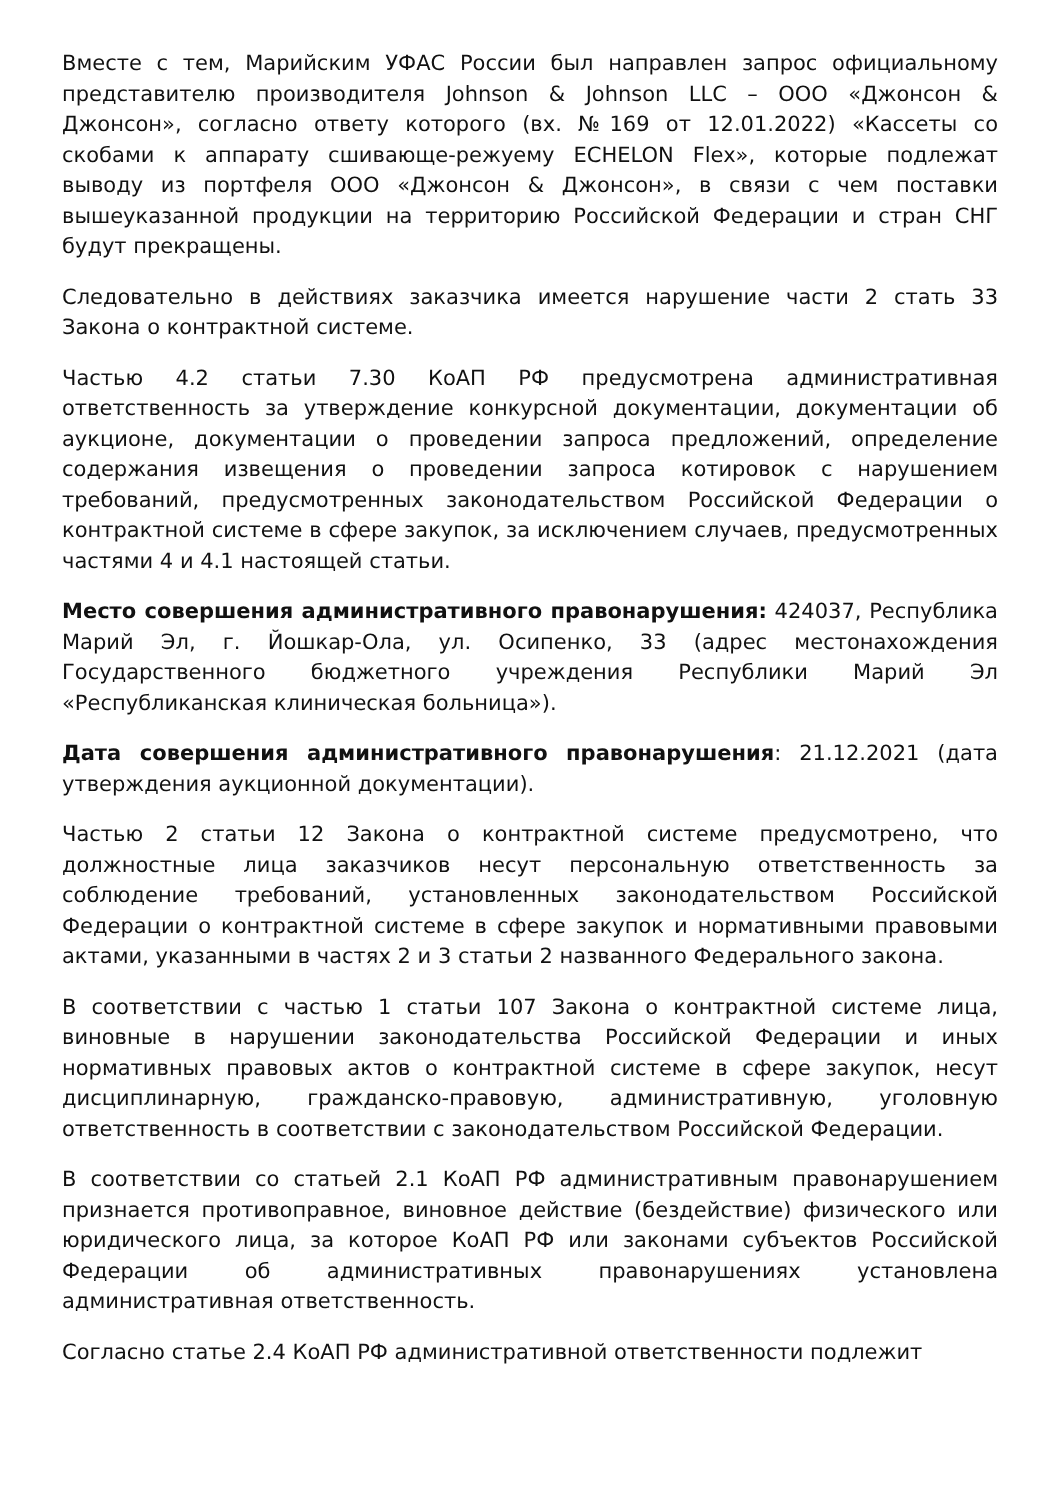Вместе с тем, Марийским УФАС России был направлен запрос официальному представителю производителя Johnson & Johnson LLC – ООО «Джонсон & Джонсон», согласно ответу которого (вх. №169 от 12.01.2022) «Кассеты со скобами к аппарату сшивающе-режуему ECHELON Flex», которые подлежат выводу из портфеля ООО «Джонсон & Джонсон», в связи с чем поставки вышеуказанной продукции на территорию Российской Федерации и стран СНГ будут прекращены.
Следовательно в действиях заказчика имеется нарушение части 2 стать 33 Закона о контрактной системе.
Частью 4.2 статьи 7.30 КоАП РФ предусмотрена административная ответственность за утверждение конкурсной документации, документации об аукционе, документации о проведении запроса предложений, определение содержания извещения о проведении запроса котировок с нарушением требований, предусмотренных законодательством Российской Федерации о контрактной системе в сфере закупок, за исключением случаев, предусмотренных частями 4 и 4.1 настоящей статьи.
Место совершения административного правонарушения: 424037, Республика Марий Эл, г. Йошкар-Ола, ул. Осипенко, 33 (адрес местонахождения Государственного бюджетного учреждения Республики Марий Эл «Республиканская клиническая больница»).
Дата совершения административного правонарушения: 21.12.2021 (дата утверждения аукционной документации).
Частью 2 статьи 12 Закона о контрактной системе предусмотрено, что должностные лица заказчиков несут персональную ответственность за соблюдение требований, установленных законодательством Российской Федерации о контрактной системе в сфере закупок и нормативными правовыми актами, указанными в частях 2 и 3 статьи 2 названного Федерального закона.
В соответствии с частью 1 статьи 107 Закона о контрактной системе лица, виновные в нарушении законодательства Российской Федерации и иных нормативных правовых актов о контрактной системе в сфере закупок, несут дисциплинарную, гражданско-правовую, административную, уголовную ответственность в соответствии с законодательством Российской Федерации.
В соответствии со статьей 2.1 КоАП РФ административным правонарушением признается противоправное, виновное действие (бездействие) физического или юридического лица, за которое КоАП РФ или законами субъектов Российской Федерации об административных правонарушениях установлена административная ответственность.
Согласно статье 2.4 КоАП РФ административной ответственности подлежит